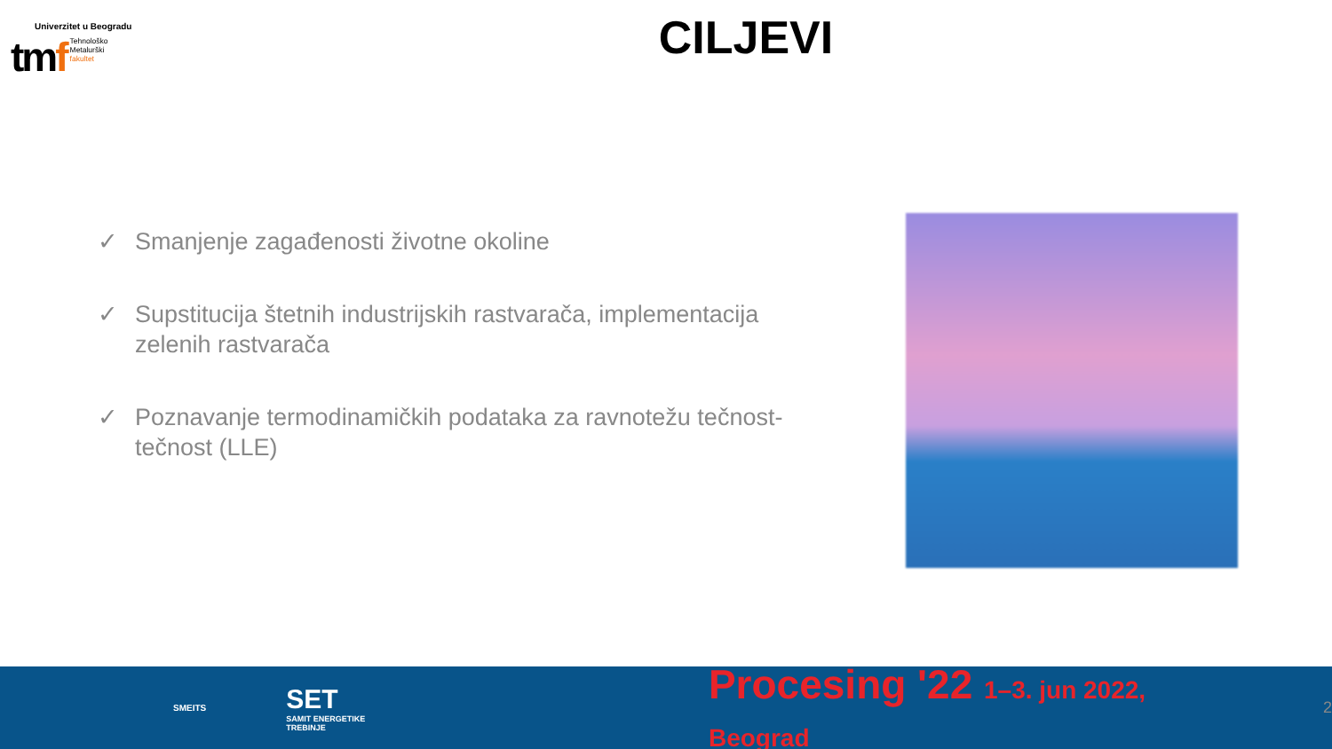Univerzitet u Beogradu
tmf
Tehnološko
Metalurški
fakultet
CILJEVI
✓ Smanjenje zagađenosti životne okoline
✓ Supstitucija štetnih industrijskih rastvarača, implementacija zelenih rastvarača
✓ Poznavanje termodinamičkih podataka za ravnotežu tečnost-tečnost (LLE)
SMEITS
SET
SAMIT ENERGETIKE TREBINJE
Procesing '22 1–3. jun 2022, Beograd
2